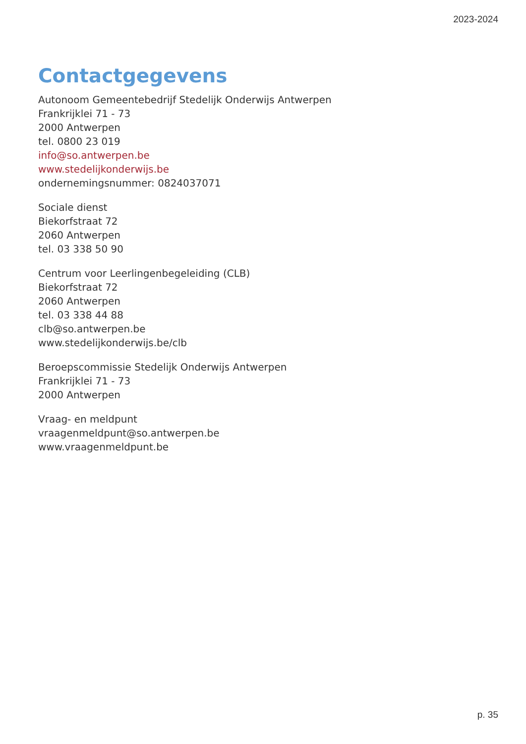2023-2024
Contactgegevens
Autonoom Gemeentebedrijf Stedelijk Onderwijs Antwerpen
Frankrijklei 71 - 73
2000 Antwerpen
tel. 0800 23 019
info@so.antwerpen.be
www.stedelijkonderwijs.be
ondernemingsnummer: 0824037071
Sociale dienst
Biekorfstraat 72
2060 Antwerpen
tel. 03 338 50 90
Centrum voor Leerlingenbegeleiding (CLB)
Biekorfstraat 72
2060 Antwerpen
tel. 03 338 44 88
clb@so.antwerpen.be
www.stedelijkonderwijs.be/clb
Beroepscommissie Stedelijk Onderwijs Antwerpen
Frankrijklei 71 - 73
2000 Antwerpen
Vraag- en meldpunt
vraagenmeldpunt@so.antwerpen.be
www.vraagenmeldpunt.be
p. 35